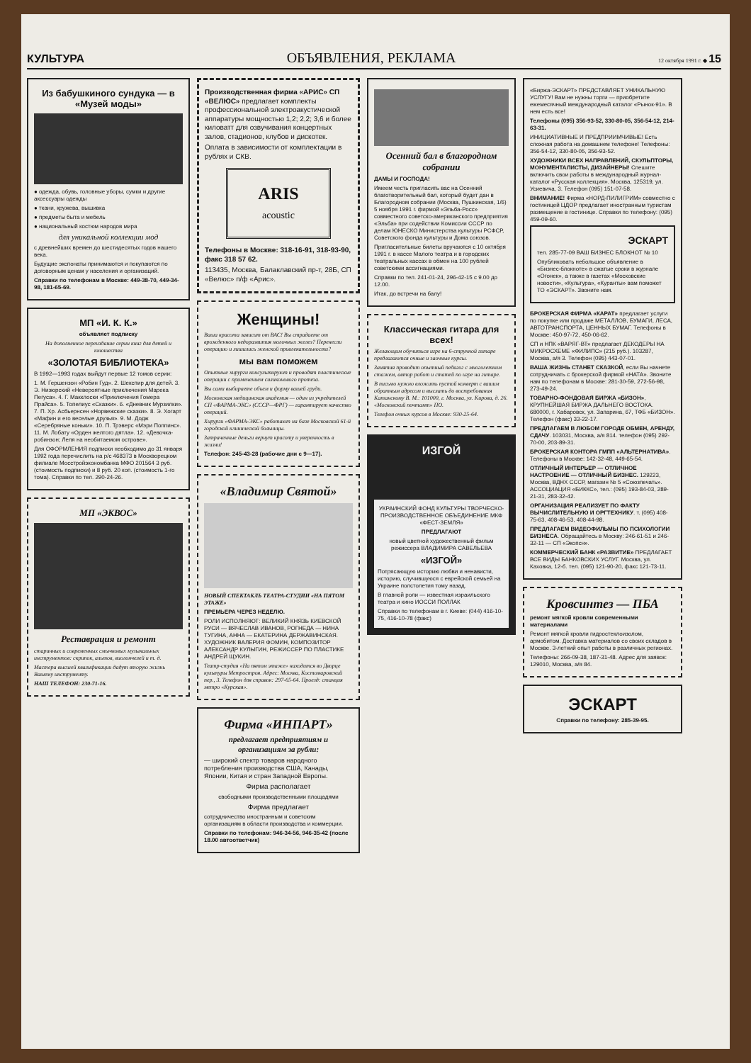КУЛЬТУРА ОБЪЯВЛЕНИЯ, РЕКЛАМА 12 октября 1991 г. ◆ 15
Из бабушкиного сундука — в «Музей моды»
● одежда, обувь, головные уборы, сумки и другие аксессуары одежды
● ткани, кружева, вышивка
● предметы быта и мебель
● национальный костюм народов мира
для уникальной коллекции мод
с древнейших времен до шестидесятых годов нашего века.
Будущие экспонаты принимаются и покупаются по договорным ценам у населения и организаций.
Справки по телефонам в Москве: 449-38-70, 449-34-98, 181-65-69.
МП «И. К. К.»
объявляет подписку
На дополненное переиздание серии книг для детей и юношества
«ЗОЛОТАЯ БИБЛИОТЕКА»
В 1992—1993 годах выйдут первые 12 томов серии:
1. М. Гершензон «Робин Гуд». 2. Шекспир для детей. 3. Э. Низюрский «Невероятные приключения Марека Пегуса». 4. Г. Макклоски «Приключения Гомера Прайса». 5. Топелиус «Сказки». 6. «Дневник Мурзилки». 7. П. Хр. Асбьернсен «Норвежские сказки». 8. Э. Хогарт «Мафин и его веселые друзья». 9. М. Додж «Серебряные коньки». 10. П. Трэверс «Мэри Поппинс». 11. М. Лобату «Орден желтого дятла». 12. «Девочка-робинзон; Леля на необитаемом острове».
Для ОФОРМЛЕНИЯ подписки необходимо до 31 января 1992 года перечислить на р/с 468373 в Москворецком филиале Мосстройэкономбанка МФО 201564 3 руб. (стоимость подписки) и 8 руб. 20 коп. (стоимость 1-го тома). Справки по тел. 290-24-26.
МП «ЭКВОС»
Реставрация и ремонт
старинных и современных смычковых музыкальных инструментов: скрипок, альтов, виолончелей и т. д.
Мастера высшей квалификации дадут вторую жизнь Вашему инструменту.
НАШ ТЕЛЕФОН: 230-71-16.
Производственная фирма «АРИС» СП «ВЕЛЮС» предлагает комплекты профессиональной электроакустической аппаратуры мощностью 1,2; 2,2; 3,6 и более киловатт для озвучивания концертных залов, стадионов, клубов и дискотек.
Оплата в зависимости от комплектации в рублях и СКВ.
ARIS
acoustic
Телефоны в Москве: 318-16-91, 318-93-90, факс 318 57 62.
113435, Москва, Балаклавский пр-т, 28Б, СП «Велюс» п/ф «Арис».
Женщины!
Ваша красота зависит от ВАС! Вы страдаете от врожденного недоразвития молочных желез? Перенесли операцию и лишились женской привлекательности?
мы вам поможем
Опытные хирурги консультируют и проводят пластические операции с применением силиконового протеза.
Вы сами выбираете объем и форму вашей груди.
Московская медицинская академия — один из учредителей СП «ФАРМА-ЭКС» (СССР—ФРГ) — гарантирует качество операций.
Хирурги «ФАРМА-ЭКС» работают на базе Московской 61-й городской клинической больницы.
Затраченные деньги вернут красоту и уверенность в жизни!
Телефон: 245-43-28 (рабочие дни с 9—17).
«Владимир Святой»
НОВЫЙ СПЕКТАКЛЬ ТЕАТРА-СТУДИИ «НА ПЯТОМ ЭТАЖЕ»
ПРЕМЬЕРА ЧЕРЕЗ НЕДЕЛЮ.
РОЛИ ИСПОЛНЯЮТ: ВЕЛИКИЙ КНЯЗЬ КИЕВСКОЙ РУСИ — ВЯЧЕСЛАВ ИВАНОВ, РОГНЕДА — НИНА ТУГИНА, АННА — ЕКАТЕРИНА ДЕРЖАВИНСКАЯ. ХУДОЖНИК ВАЛЕРИЯ ФОМИН, КОМПОЗИТОР АЛЕКСАНДР КУЛЫГИН, РЕЖИССЕР ПО ПЛАСТИКЕ АНДРЕЙ ЩУКИН.
Театр-студия «На пятом этаже» находится во Дворце культуры Метростроя. Адрес: Москва, Костомаровский пер., 3. Телефон для справок: 297-65-64. Проезд: станция метро «Курская».
Фирма «ИНПАРТ»
предлагает предприятиям и организациям за рубли:
— широкий спектр товаров народного потребления производства США, Канады, Японии, Китая и стран Западной Европы.
Фирма располагает
свободными производственными площадями
Фирма предлагает
сотрудничество иностранным и советским организациям в области производства и коммерции.
Справки по телефонам: 946-34-56, 946-35-42 (после 18.00 автоответчик)
Осенний бал в благородном собрании
ДАМЫ И ГОСПОДА!
Имеем честь пригласить вас на Осенний благотворительный бал, который будет дан в Благородном собрании (Москва, Пушкинская, 1/6) 5 ноября 1991 г. фирмой «Эльба-Росс» совместного советско-американского предприятия «Эльба» при содействии Комиссии СССР по делам ЮНЕСКО Министерства культуры РСФСР, Советского фонда культуры и Дома союзов.
Пригласительные билеты вручаются с 10 октября 1991 г. в кассе Малого театра и в городских театральных кассах в обмен на 100 рублей советскими ассигнациями.
Справки по тел. 241-01-24, 296-42-15 с 9.00 до 12.00.
Итак, до встречи на балу!
Классическая гитара для всех!
Желающим обучиться игре на 6-струнной гитаре предлагаются очные и заочные курсы.
Занятия проводит опытный педагог с многолетним стажем, автор работ и статей по игре на гитаре.
В письмо нужно вложить пустой конверт с вашим обратным адресом и выслать до востребования Катанскому В. М.: 101000, г. Москва, ул. Кирова, д. 26. «Московский почтамт» ПО.
Телефон очных курсов в Москве: 930-25-64.
ИЗГОЙ
УКРАИНСКИЙ ФОНД КУЛЬТУРЫ ТВОРЧЕСКО-ПРОИЗВОДСТВЕННОЕ ОБЪЕДИНЕНИЕ МКФ «ФЕСТ-ЗЕМЛЯ»
ПРЕДЛАГАЮТ
новый цветной художественный фильм режиссера ВЛАДИМИРА САВЕЛЬЕВА
«ИЗГОЙ»
Потрясающую историю любви и ненависти, историю, случившуюся с еврейской семьей на Украине полстолетия тому назад.
В главной роли — известная израильского театра и кино ИОССИ ПОЛЛАК
Справки по телефонам в г. Киеве: (044) 416-10-75, 416-10-78 (факс)
«Биржа-ЭСКАРТ» ПРЕДСТАВЛЯЕТ УНИКАЛЬНУЮ УСЛУГУ! Вам не нужны торги — приобретите ежемесячный международный каталог «Рынок-91». В нем есть все!
Телефоны (095) 356-93-52, 330-80-05, 356-54-12, 214-63-31.
ИНИЦИАТИВНЫЕ И ПРЕДПРИИМЧИВЫЕ! Есть сложная работа на домашнем телефоне! Телефоны: 356-54-12, 330-80-05, 356-93-52.
ХУДОЖНИКИ ВСЕХ НАПРАВЛЕНИЙ, СКУЛЬПТОРЫ, МОНУМЕНТАЛИСТЫ, ДИЗАЙНЕРЫ! Спешите включить свои работы в международный журнал-каталог «Русская коллекция». Москва, 125319, ул. Усиевича, 3. Телефон (095) 151-07-58.
ВНИМАНИЕ! Фирма «НОРД-ПИЛИГРИМ» совместно с гостиницей ЦДОР предлагает иностранным туристам размещение в гостинице. Справки по телефону: (095) 459-09-60.
ЭСКАРТ
тел. 285-77-09 ВАШ БИЗНЕС БЛОКНОТ № 10
Опубликовать небольшое объявление в «Бизнес-блокноте» в сжатые сроки в журнале «Огонек», а также в газетах «Московские новости», «Культура», «Куранты» вам поможет ТО «ЭСКАРТ». Звоните нам.
БРОКЕРСКАЯ ФИРМА «КАРАТ» предлагает услуги по покупке или продаже МЕТАЛЛОВ, БУМАГИ, ЛЕСА, АВТОТРАНСПОРТА, ЦЕННЫХ БУМАГ. Телефоны в Москве: 450-97-72, 450-06-62.
СП и НПК «ВАРЯГ-ВТ» предлагает ДЕКОДЕРЫ НА МИКРОСХЕМЕ «ФИЛИПС» (215 руб.). 103287, Москва, а/я 3. Телефон (095) 443-07-01.
ВАША ЖИЗНЬ СТАНЕТ СКАЗКОЙ, если Вы начнете сотрудничать с брокерской фирмой «НАТА». Звоните нам по телефонам в Москве: 281-30-59, 272-56-98, 273-49-24.
ТОВАРНО-ФОНДОВАЯ БИРЖА «БИЗОН», КРУПНЕЙШАЯ БИРЖА ДАЛЬНЕГО ВОСТОКА. 680000, г. Хабаровск, ул. Запарина, 67, ТФБ «БИЗОН». Телефон (факс) 33-22-17.
ПРЕДЛАГАЕМ В ЛЮБОМ ГОРОДЕ ОБМЕН, АРЕНДУ, СДАЧУ. 103031, Москва, а/я 814. телефон (095) 292-70-00, 203-89-31.
БРОКЕРСКАЯ КОНТОРА ГМПП «АЛЬТЕРНАТИВА». Телефоны в Москве: 142-32-48, 449-65-54.
ОТЛИЧНЫЙ ИНТЕРЬЕР — ОТЛИЧНОЕ НАСТРОЕНИЕ — ОТЛИЧНЫЙ БИЗНЕС. 129223, Москва, ВДНХ СССР, магазин № 5 «Союзпечать». АССОЦИАЦИЯ «БИККС», тел.: (095) 193-84-03, 289-21-31, 283-32-42.
ОРГАНИЗАЦИЯ РЕАЛИЗУЕТ ПО ФАКТУ ВЫЧИСЛИТЕЛЬНУЮ И ОРГТЕХНИКУ. т. (095) 408-75-63, 408-46-53, 408-44-98.
ПРЕДЛАГАЕМ ВИДЕОФИЛЬМЫ ПО ПСИХОЛОГИИ БИЗНЕСА. Обращайтесь в Москву: 246-61-51 и 246-32-11 — СП «Экопсн».
КОММЕРЧЕСКИЙ БАНК «РАЗВИТИЕ» ПРЕДЛАГАЕТ ВСЕ ВИДЫ БАНКОВСКИХ УСЛУГ. Москва, ул. Каховка, 12-б. тел. (095) 121-90-20, факс 121-73-11.
Кровсинтез — ПБА
ремонт мягкой кровли современными материалами
Ремонт мягкой кровли гидростеклоизолом, армобитом. Доставка материалов со своих складов в Москве. 3-летний опыт работы в различных регионах.
Телефоны: 266-09-38, 187-31-48. Адрес для заявок: 129010, Москва, а/я 84.
ЭСКАРТ
Справки по телефону: 285-39-95.